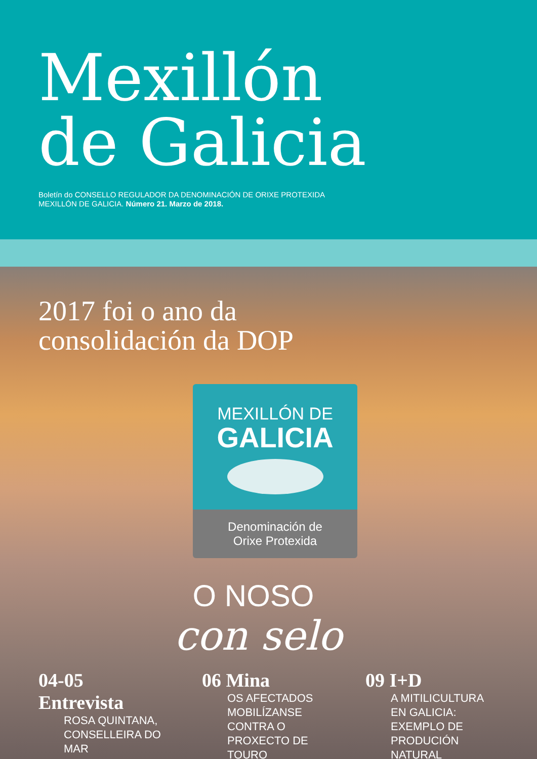Mexillón
de Galicia
Boletín do CONSELLO REGULADOR DA DENOMINACIÓN DE ORIXE PROTEXIDA
MEXILLÓN DE GALICIA. Número 21. Marzo de 2018.
2017 foi o ano da
consolidación da DOP
MEXILLÓN DE
GALICIA
Denominación de
Orixe Protexida
O NOSO
con selo
04-05 Entrevista
ROSA QUINTANA,
CONSELLEIRA DO MAR
06 Mina
OS AFECTADOS MOBILÍZANSE CONTRA O PROXECTO DE TOURO
09 I+D
A MITILICULTURA EN GALICIA: EXEMPLO DE PRODUCIÓN NATURAL